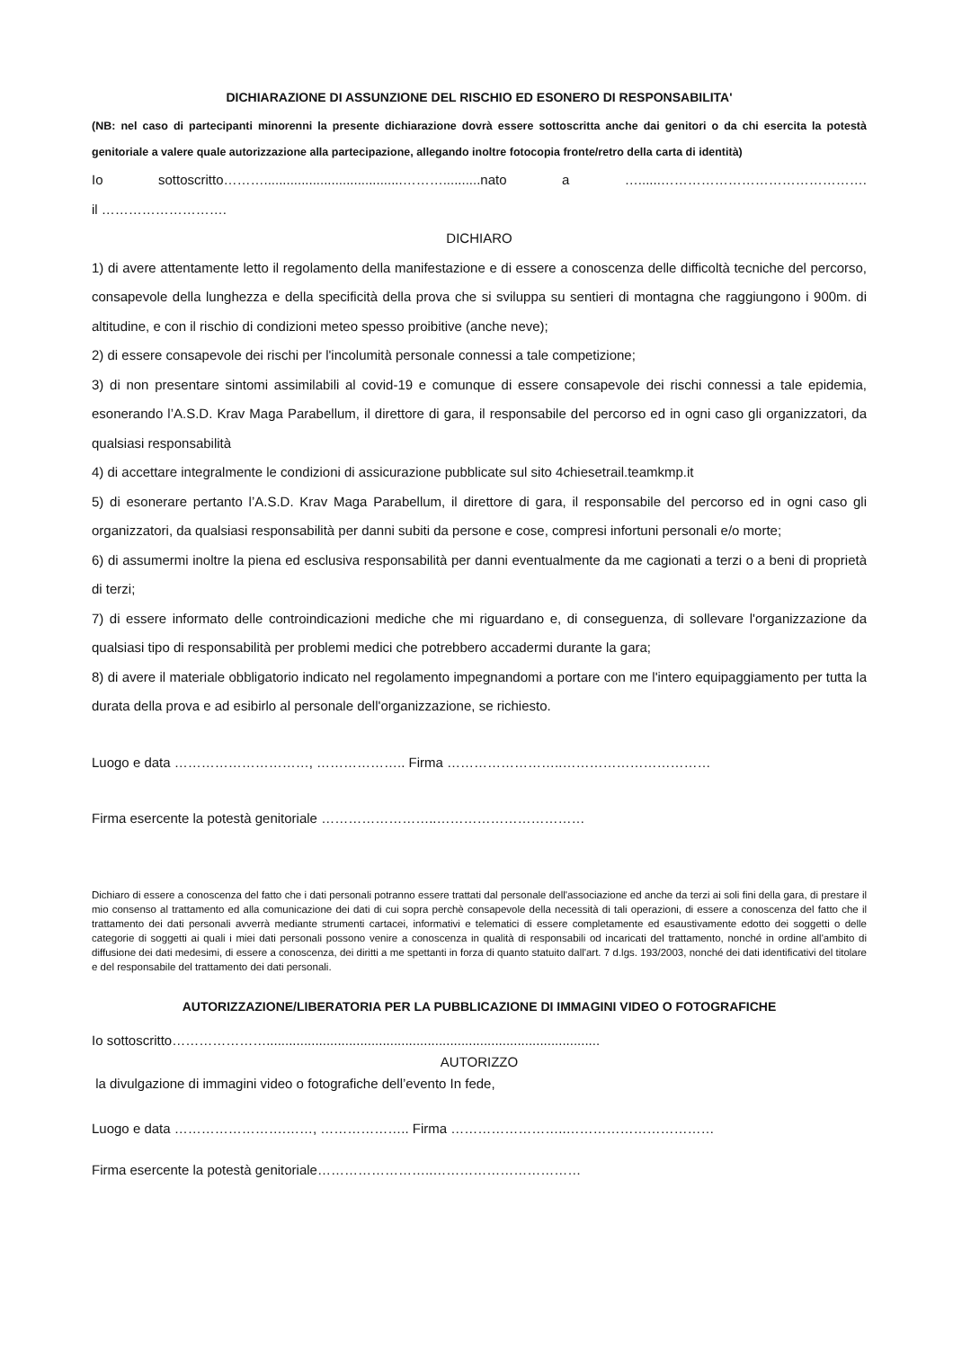DICHIARAZIONE DI ASSUNZIONE DEL RISCHIO ED ESONERO DI RESPONSABILITA'
(NB: nel caso di partecipanti minorenni la presente dichiarazione dovrà essere sottoscritta anche dai genitori o da chi esercita la potestà genitoriale a valere quale autorizzazione alla partecipazione, allegando inoltre fotocopia fronte/retro della carta di identità)
Io sottoscritto……….....................................………..........nato a …......……………………………………….
il ……………………….
DICHIARO
1) di avere attentamente letto il regolamento della manifestazione e di essere a conoscenza delle difficoltà tecniche del percorso, consapevole della lunghezza e della specificità della prova che si sviluppa su sentieri di montagna che raggiungono i 900m. di altitudine, e con il rischio di condizioni meteo spesso proibitive (anche neve);
2) di essere consapevole dei rischi per l'incolumità personale connessi a tale competizione;
3) di non presentare sintomi assimilabili al covid-19 e comunque di essere consapevole dei rischi connessi a tale epidemia, esonerando l’A.S.D. Krav Maga Parabellum, il direttore di gara, il responsabile del percorso ed in ogni caso gli organizzatori, da qualsiasi responsabilità
4) di accettare integralmente le condizioni di assicurazione pubblicate sul sito 4chiesetrail.teamkmp.it
5) di esonerare pertanto l’A.S.D. Krav Maga Parabellum, il direttore di gara, il responsabile del percorso ed in ogni caso gli organizzatori, da qualsiasi responsabilità per danni subiti da persone e cose, compresi infortuni personali e/o morte;
6) di assumermi inoltre la piena ed esclusiva responsabilità per danni eventualmente da me cagionati a terzi o a beni di proprietà di terzi;
7) di essere informato delle controindicazioni mediche che mi riguardano e, di conseguenza, di sollevare l'organizzazione da qualsiasi tipo di responsabilità per problemi medici che potrebbero accadermi durante la gara;
8) di avere il materiale obbligatorio indicato nel regolamento impegnandomi a portare con me l'intero equipaggiamento per tutta la durata della prova e ad esibirlo al personale dell'organizzazione, se richiesto.
Luogo e data …………………………, ……………….. Firma ……………………..……………………………
Firma esercente la potestà genitoriale ……………………..……………………………
Dichiaro di essere a conoscenza del fatto che i dati personali potranno essere trattati dal personale dell'associazione ed anche da terzi ai soli fini della gara, di prestare il mio consenso al trattamento ed alla comunicazione dei dati di cui sopra perchè consapevole della necessità di tali operazioni, di essere a conoscenza del fatto che il trattamento dei dati personali avverrà mediante strumenti cartacei, informativi e telematici di essere completamente ed esaustivamente edotto dei soggetti o delle categorie di soggetti ai quali i miei dati personali possono venire a conoscenza in qualità di responsabili od incaricati del trattamento, nonché in ordine all'ambito di diffusione dei dati medesimi, di essere a conoscenza, dei diritti a me spettanti in forza di quanto statuito dall'art. 7 d.lgs. 193/2003, nonché dei dati identificativi del titolare e del responsabile del trattamento dei dati personali.
AUTORIZZAZIONE/LIBERATORIA PER LA PUBBLICAZIONE DI IMMAGINI VIDEO O FOTOGRAFICHE
Io sottoscritto………………….........................................................................................
AUTORIZZO
la divulgazione di immagini video o fotografiche dell’evento In fede,
Luogo e data …………………….……, ……………….. Firma ……………………..……………………………
Firma esercente la potestà genitoriale……………………..……………………………